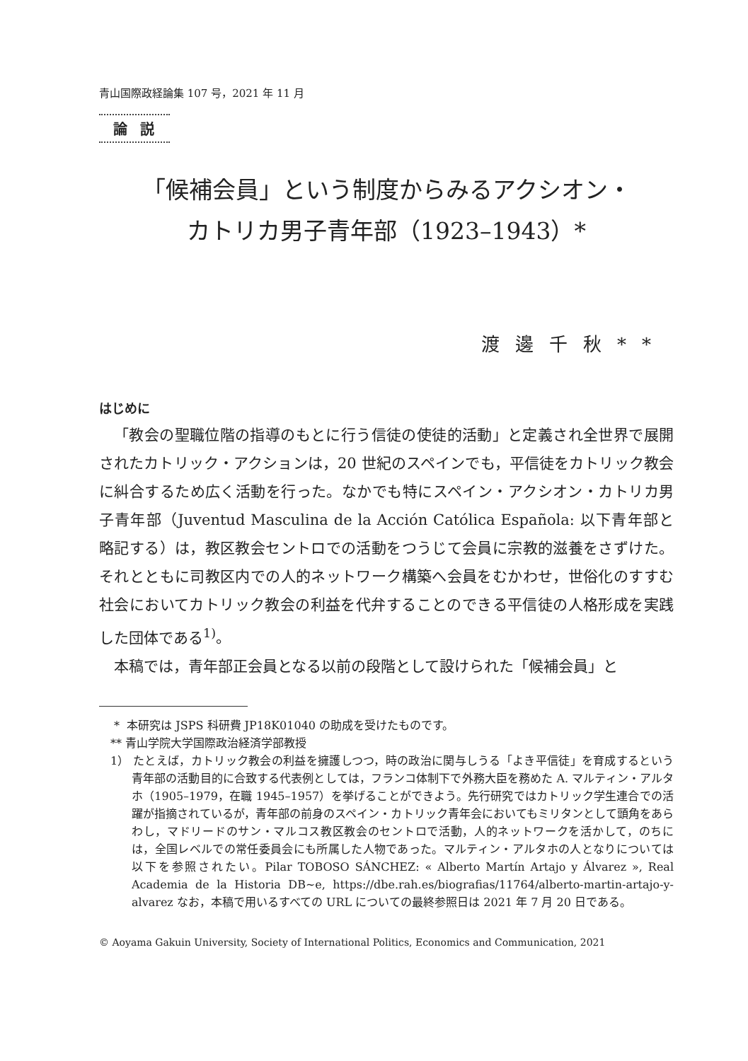青山国際政経論集 107 号，2021 年 11 月
論説
「候補会員」という制度からみるアクシオン・
カトリカ男子青年部（1923–1943）*
渡邊千秋**
はじめに
「教会の聖職位階の指導のもとに行う信徒の使徒的活動」と定義され全世界で展開されたカトリック・アクションは，20 世紀のスペインでも，平信徒をカトリック教会に糾合するため広く活動を行った。なかでも特にスペイン・アクシオン・カトリカ男子青年部（Juventud Masculina de la Acción Católica Española: 以下青年部と略記する）は，教区教会セントロでの活動をつうじて会員に宗教的滋養をさずけた。それとともに司教区内での人的ネットワーク構築へ会員をむかわせ，世俗化のすすむ社会においてカトリック教会の利益を代弁することのできる平信徒の人格形成を実践した団体である<sup>1)</sup>。
本稿では，青年部正会員となる以前の段階として設けられた「候補会員」と
* 本研究は JSPS 科研費 JP18K01040 の助成を受けたものです。
** 青山学院大学国際政治経済学部教授
1） たとえば，カトリック教会の利益を擁護しつつ，時の政治に関与しうる「よき平信徒」を育成するという青年部の活動目的に合致する代表例としては，フランコ体制下で外務大臣を務めた A. マルティン・アルタホ（1905–1979，在職 1945–1957）を挙げることができよう。先行研究ではカトリック学生連合での活躍が指摘されているが，青年部の前身のスペイン・カトリック青年会においてもミリタンとして頭角をあらわし，マドリードのサン・マルコス教区教会のセントロで活動，人的ネットワークを活かして，のちには，全国レベルでの常任委員会にも所属した人物であった。マルティン・アルタホの人となりについては以下を参照されたい。Pilar TOBOSO SÁNCHEZ: « Alberto Martín Artajo y Álvarez », Real Academia de la Historia DB~e, https://dbe.rah.es/biografias/11764/alberto-martin-artajo-y-alvarez なお，本稿で用いるすべての URL についての最終参照日は 2021 年 7 月 20 日である。
© Aoyama Gakuin University, Society of International Politics, Economics and Communication, 2021